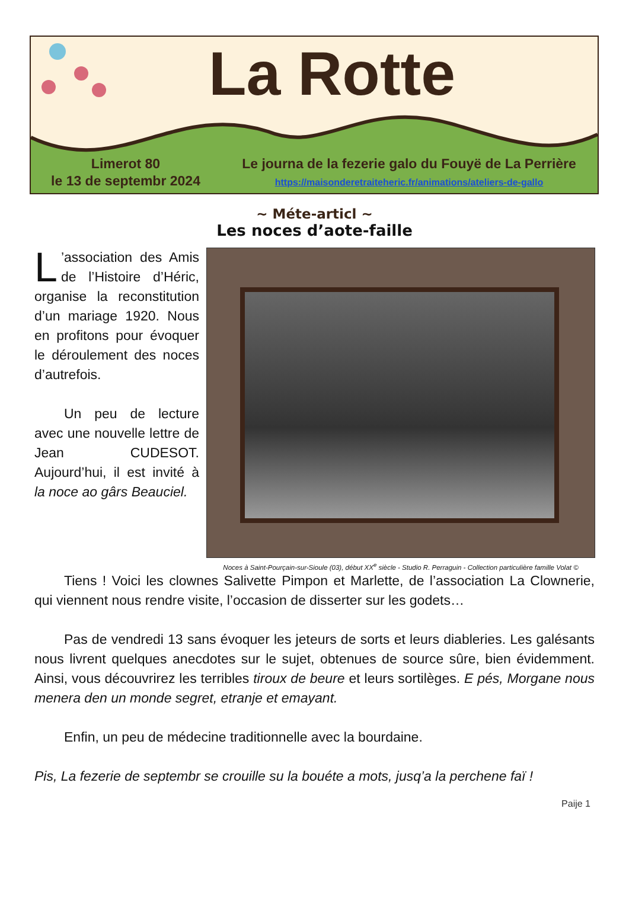La Rotte
Limerot 80
le 13 de septembr 2024
Le journa de la fezerie galo du Fouyë de La Perrière
https://maisonderetraiteheric.fr/animations/ateliers-de-gallo
~ Méte-articl ~
Les noces d’aote-faille
L’association des Amis de l’Histoire d’Héric, organise la reconstitution d’un mariage 1920. Nous en profitons pour évoquer le déroulement des noces d’autrefois.
Un peu de lecture avec une nouvelle lettre de Jean CUDESOT. Aujourd’hui, il est invité à la noce ao gârs Beauciel.
Noces à Saint-Pourçain-sur-Sioule (03), début XX<sup>e</sup> siècle - Studio R. Perraguin - Collection particulière famille Volat ©
Tiens ! Voici les clownes Salivette Pimpon et Marlette, de l’association La Clownerie, qui viennent nous rendre visite, l’occasion de disserter sur les godets…
Pas de vendredi 13 sans évoquer les jeteurs de sorts et leurs diableries. Les galésants nous livrent quelques anecdotes sur le sujet, obtenues de source sûre, bien évidemment. Ainsi, vous découvrirez les terribles tiroux de beure et leurs sortilèges. E pés, Morgane nous menera den un monde segret, etranje et emayant.
Enfin, un peu de médecine traditionnelle avec la bourdaine.
Pis, La fezerie de septembr se crouille su la bouéte a mots, jusq’a la perchene faï !
Paije 1